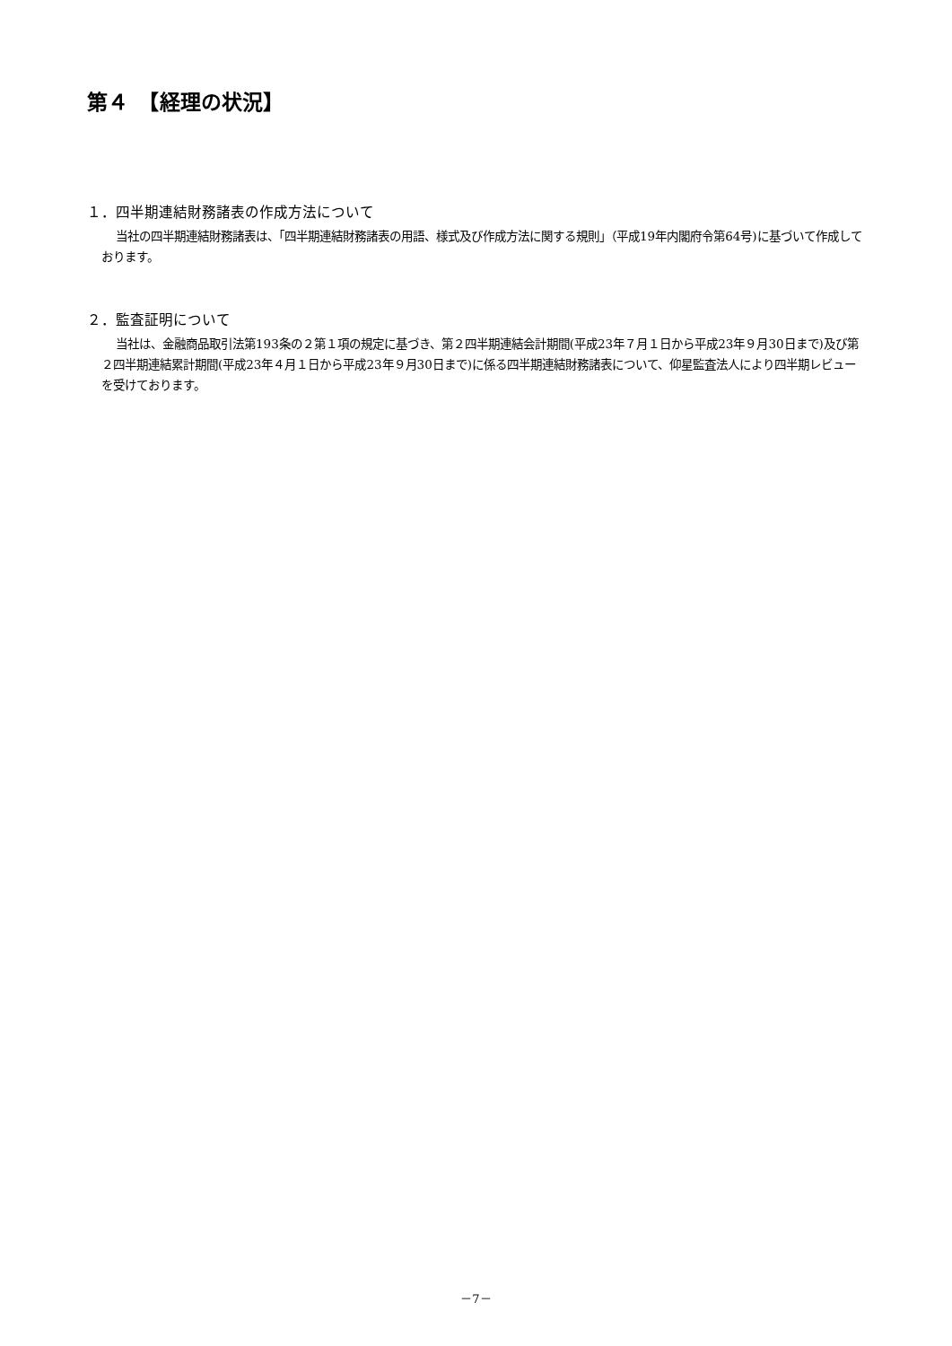第４　【経理の状況】
１．四半期連結財務諸表の作成方法について
当社の四半期連結財務諸表は、「四半期連結財務諸表の用語、様式及び作成方法に関する規則」（平成19年内閣府令第64号)に基づいて作成しております。
２．監査証明について
当社は、金融商品取引法第193条の２第１項の規定に基づき、第２四半期連結会計期間(平成23年７月１日から平成23年９月30日まで)及び第２四半期連結累計期間(平成23年４月１日から平成23年９月30日まで)に係る四半期連結財務諸表について、仰星監査法人により四半期レビューを受けております。
－7－